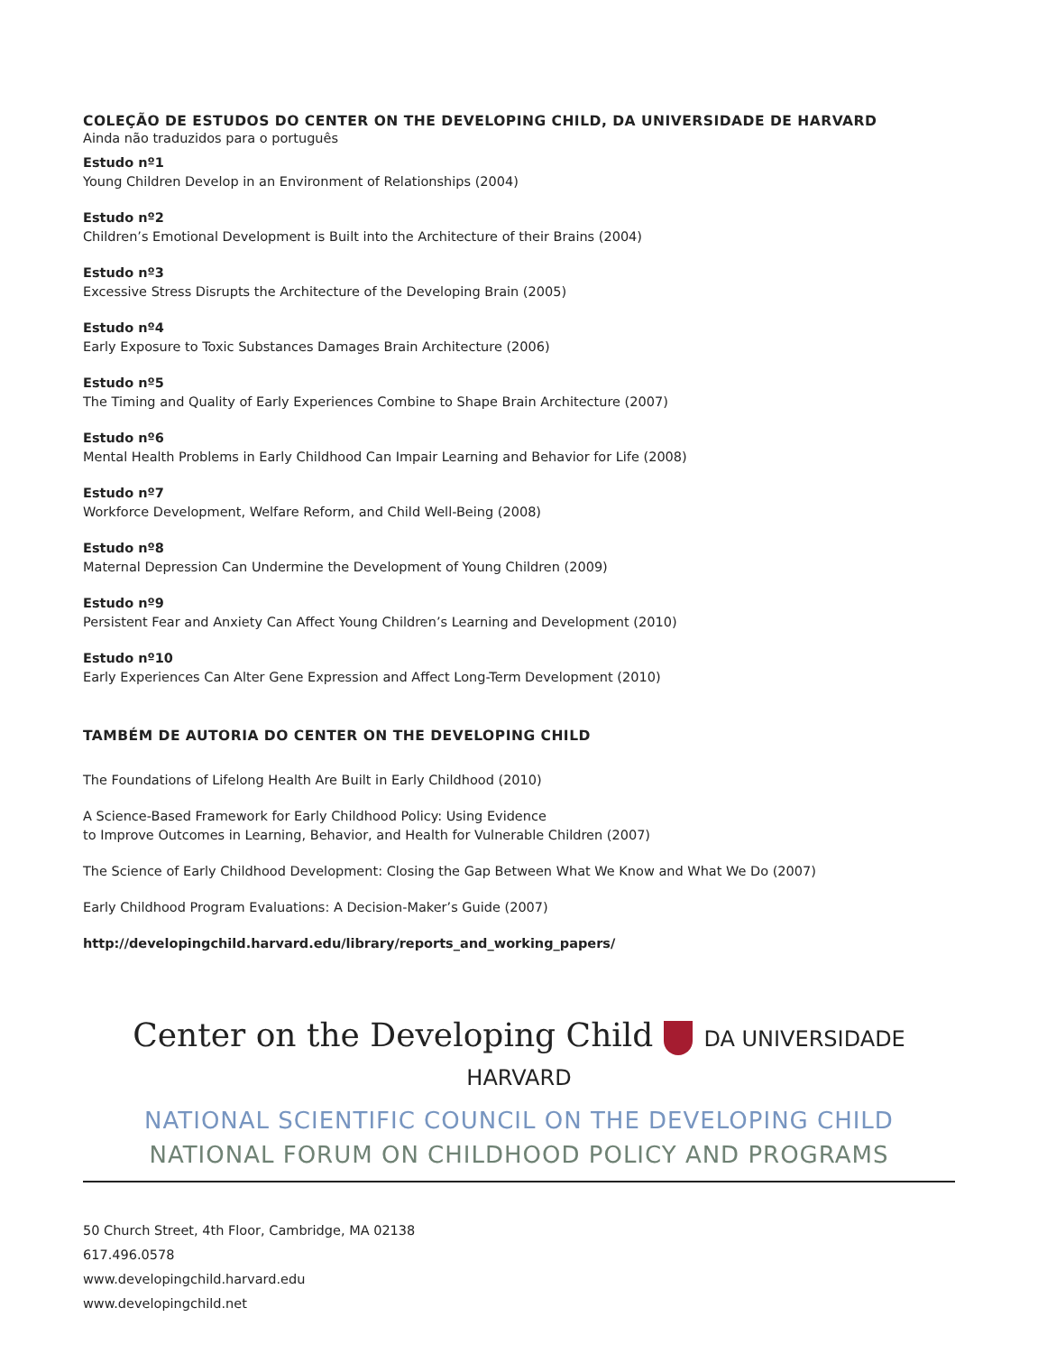COLEÇÃO DE ESTUDOS DO CENTER ON THE DEVELOPING CHILD, DA UNIVERSIDADE DE HARVARD
Ainda não traduzidos para o português
Estudo nº1
Young Children Develop in an Environment of Relationships (2004)
Estudo nº2
Children’s Emotional Development is Built into the Architecture of their Brains (2004)
Estudo nº3
Excessive Stress Disrupts the Architecture of the Developing Brain (2005)
Estudo nº4
Early Exposure to Toxic Substances Damages Brain Architecture (2006)
Estudo nº5
The Timing and Quality of Early Experiences Combine to Shape Brain Architecture (2007)
Estudo nº6
Mental Health Problems in Early Childhood Can Impair Learning and Behavior for Life (2008)
Estudo nº7
Workforce Development, Welfare Reform, and Child Well-Being (2008)
Estudo nº8
Maternal Depression Can Undermine the Development of Young Children (2009)
Estudo nº9
Persistent Fear and Anxiety Can Affect Young Children’s Learning and Development (2010)
Estudo nº10
Early Experiences Can Alter Gene Expression and Affect Long-Term Development (2010)
TAMBÉM DE AUTORIA DO CENTER ON THE DEVELOPING CHILD
The Foundations of Lifelong Health Are Built in Early Childhood (2010)
A Science-Based Framework for Early Childhood Policy: Using Evidence
to Improve Outcomes in Learning, Behavior, and Health for Vulnerable Children (2007)
The Science of Early Childhood Development: Closing the Gap Between What We Know and What We Do (2007)
Early Childhood Program Evaluations: A Decision-Maker’s Guide (2007)
http://developingchild.harvard.edu/library/reports_and_working_papers/
Center on the Developing Child DA UNIVERSIDADE HARVARD
NATIONAL SCIENTIFIC COUNCIL ON THE DEVELOPING CHILD
NATIONAL FORUM ON CHILDHOOD POLICY AND PROGRAMS
50 Church Street, 4th Floor, Cambridge, MA 02138
617.496.0578
www.developingchild.harvard.edu
www.developingchild.net